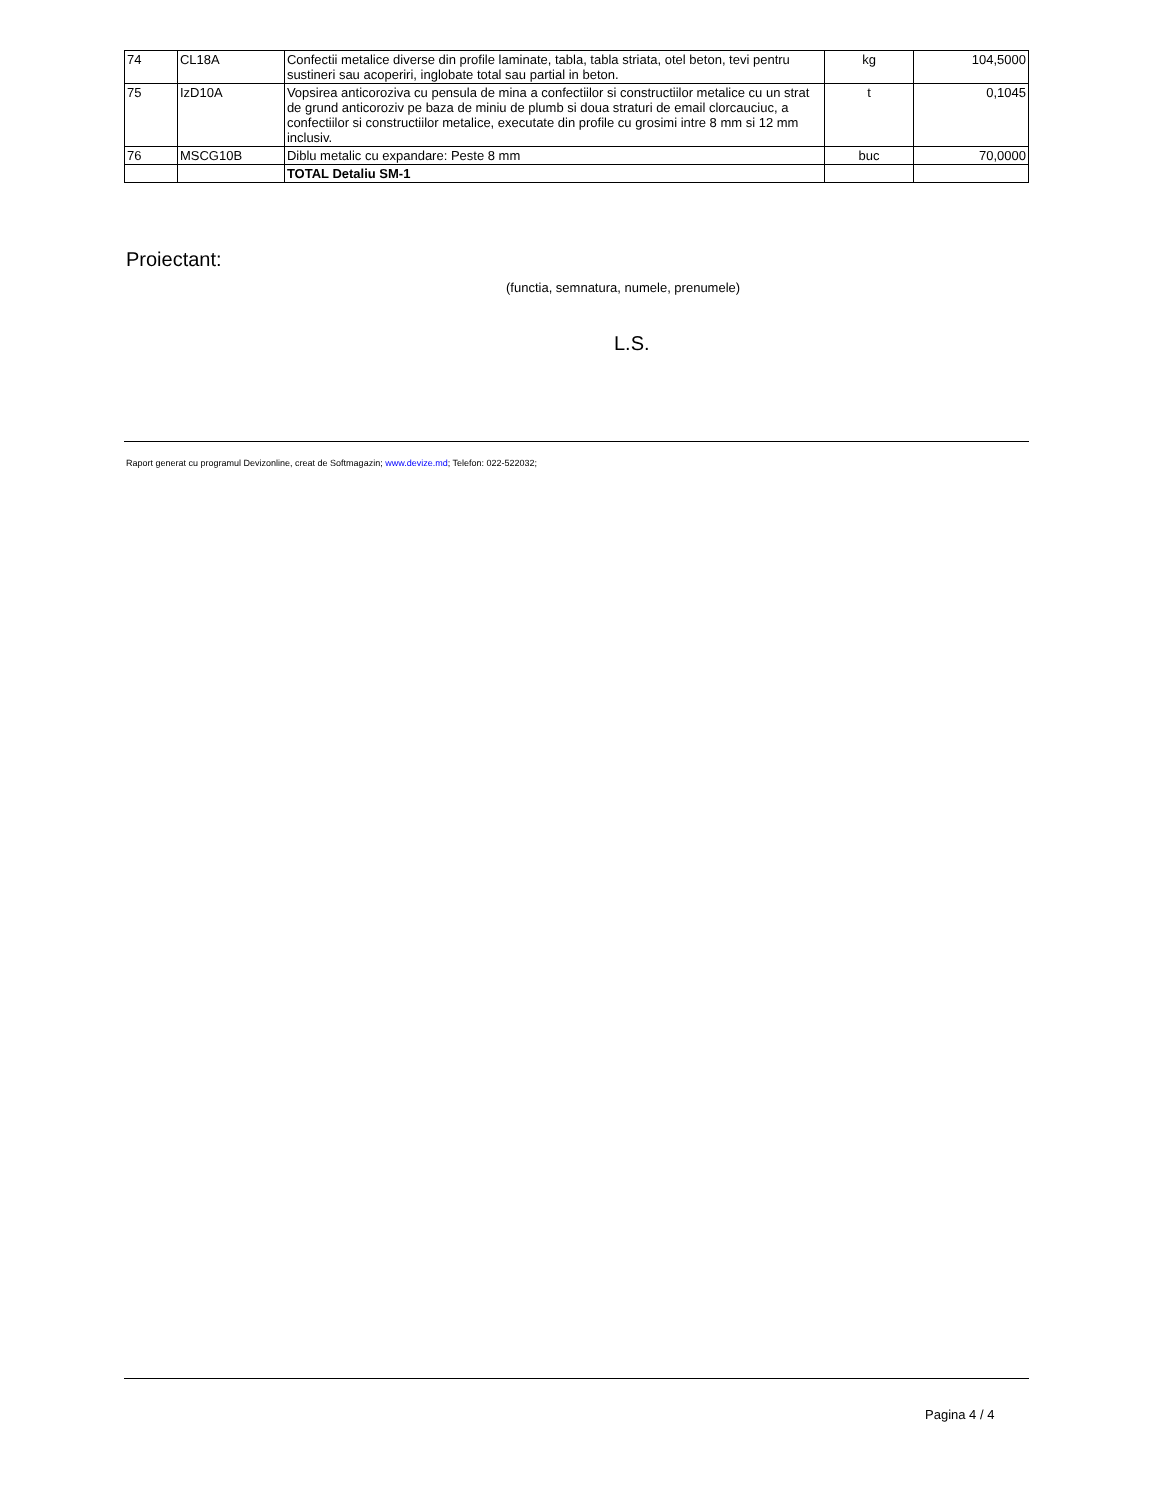| 74 | CL18A | Confectii metalice diverse din profile laminate, tabla, tabla striata, otel beton, tevi pentru sustineri sau acoperiri, inglobate total sau partial in beton. | kg | 104,5000 |
| 75 | IzD10A | Vopsirea anticoroziva cu pensula de mina a confectiilor si constructiilor metalice cu un strat de grund anticoroziv pe baza de miniu de plumb si doua straturi de email clorcauciuc, a confectiilor si constructiilor metalice, executate din profile cu grosimi intre 8 mm si 12 mm inclusiv. | t | 0,1045 |
| 76 | MSCG10B | Diblu metalic cu expandare: Peste 8 mm | buc | 70,0000 |
| | | TOTAL Detaliu SM-1 | | |
Proiectant:
(functia, semnatura, numele, prenumele)
L.S.
Raport generat cu programul Devizonline, creat de Softmagazin; www.devize.md; Telefon: 022-522032;
Pagina 4 / 4